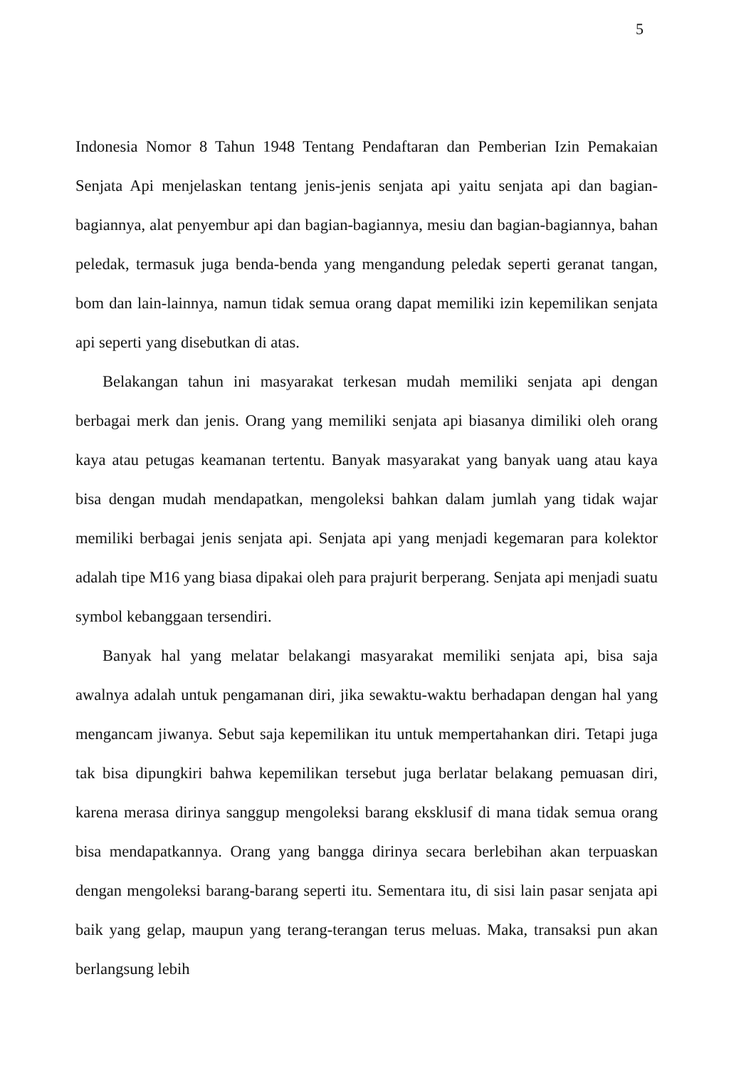5
Indonesia Nomor 8 Tahun 1948 Tentang Pendaftaran dan Pemberian Izin Pemakaian Senjata Api menjelaskan tentang jenis-jenis senjata api yaitu senjata api dan bagian-bagiannya, alat penyembur api dan bagian-bagiannya, mesiu dan bagian-bagiannya, bahan peledak, termasuk juga benda-benda yang mengandung peledak seperti geranat tangan, bom dan lain-lainnya, namun tidak semua orang dapat memiliki izin kepemilikan senjata api seperti yang disebutkan di atas.
Belakangan tahun ini masyarakat terkesan mudah memiliki senjata api dengan berbagai merk dan jenis. Orang yang memiliki senjata api biasanya dimiliki oleh orang kaya atau petugas keamanan tertentu. Banyak masyarakat yang banyak uang atau kaya bisa dengan mudah mendapatkan, mengoleksi bahkan dalam jumlah yang tidak wajar memiliki berbagai jenis senjata api. Senjata api yang menjadi kegemaran para kolektor adalah tipe M16 yang biasa dipakai oleh para prajurit berperang. Senjata api menjadi suatu symbol kebanggaan tersendiri.
Banyak hal yang melatar belakangi masyarakat memiliki senjata api, bisa saja awalnya adalah untuk pengamanan diri, jika sewaktu-waktu berhadapan dengan hal yang mengancam jiwanya. Sebut saja kepemilikan itu untuk mempertahankan diri. Tetapi juga tak bisa dipungkiri bahwa kepemilikan tersebut juga berlatar belakang pemuasan diri, karena merasa dirinya sanggup mengoleksi barang eksklusif di mana tidak semua orang bisa mendapatkannya. Orang yang bangga dirinya secara berlebihan akan terpuaskan dengan mengoleksi barang-barang seperti itu. Sementara itu, di sisi lain pasar senjata api baik yang gelap, maupun yang terang-terangan terus meluas. Maka, transaksi pun akan berlangsung lebih